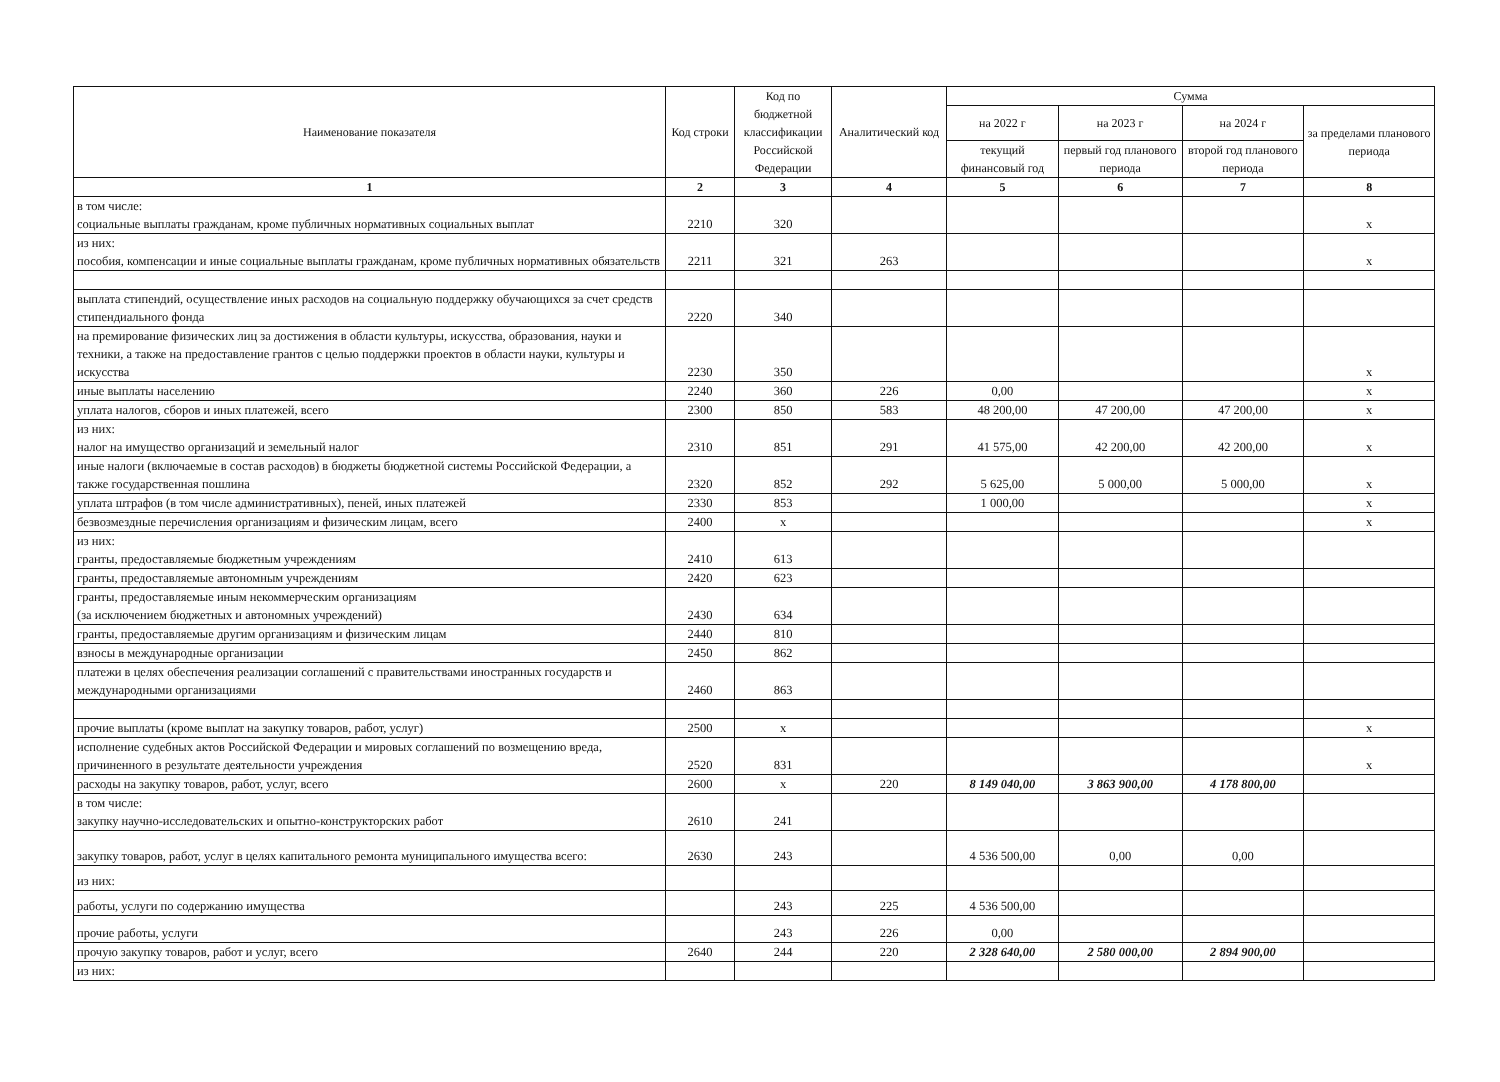| Наименование показателя | Код строки | Код по бюджетной классификации Российской Федерации | Аналитический код | Сумма | | | |
| --- | --- | --- | --- | --- | --- | --- | --- |
| | | | | на 2022 г | на 2023 г | на 2024 г | за пределами планового периода |
| | | | | текущий финансовый год | первый год планового периода | второй год планового периода | |
| 1 | 2 | 3 | 4 | 5 | 6 | 7 | 8 |
| в том числе: социальные выплаты гражданам, кроме публичных нормативных социальных выплат | 2210 | 320 | | | | | x |
| из них: пособия, компенсации и иные социальные выплаты гражданам, кроме публичных нормативных обязательств | 2211 | 321 | 263 | | | | x |
| выплата стипендий, осуществление иных расходов на социальную поддержку обучающихся за счет средств стипендиального фонда | 2220 | 340 | | | | | |
| на премирование физических лиц за достижения в области культуры, искусства, образования, науки и техники, а также на предоставление грантов с целью поддержки проектов в области науки, культуры и искусства | 2230 | 350 | | | | | x |
| иные выплаты населению | 2240 | 360 | 226 | 0,00 | | | x |
| уплата налогов, сборов и иных платежей, всего | 2300 | 850 | 583 | 48 200,00 | 47 200,00 | 47 200,00 | x |
| из них: налог на имущество организаций и земельный налог | 2310 | 851 | 291 | 41 575,00 | 42 200,00 | 42 200,00 | x |
| иные налоги (включаемые в состав расходов) в бюджеты бюджетной системы Российской Федерации, а также государственная пошлина | 2320 | 852 | 292 | 5 625,00 | 5 000,00 | 5 000,00 | x |
| уплата штрафов (в том числе административных), пеней, иных платежей | 2330 | 853 | | 1 000,00 | | | x |
| безвозмездные перечисления организациям и физическим лицам, всего | 2400 | x | | | | | x |
| из них: гранты, предоставляемые бюджетным учреждениям | 2410 | 613 | | | | | |
| гранты, предоставляемые автономным учреждениям | 2420 | 623 | | | | | |
| гранты, предоставляемые иным некоммерческим организациям (за исключением бюджетных и автономных учреждений) | 2430 | 634 | | | | | |
| гранты, предоставляемые другим организациям и физическим лицам | 2440 | 810 | | | | | |
| взносы в международные организации | 2450 | 862 | | | | | |
| платежи в целях обеспечения реализации соглашений с правительствами иностранных государств и международными организациями | 2460 | 863 | | | | | |
| прочие выплаты (кроме выплат на закупку товаров, работ, услуг) | 2500 | x | | | | | x |
| исполнение судебных актов Российской Федерации и мировых соглашений по возмещению вреда, причиненного в результате деятельности учреждения | 2520 | 831 | | | | | x |
| расходы на закупку товаров, работ, услуг, всего | 2600 | x | 220 | 8 149 040,00 | 3 863 900,00 | 4 178 800,00 | |
| в том числе: закупку научно-исследовательских и опытно-конструкторских работ | 2610 | 241 | | | | | |
| закупку товаров, работ, услуг в целях капитального ремонта муниципального имущества всего: | 2630 | 243 | | 4 536 500,00 | 0,00 | 0,00 | |
| из них: | | | | | | | |
| работы, услуги по содержанию имущества | | 243 | 225 | 4 536 500,00 | | | |
| прочие работы, услуги | | 243 | 226 | 0,00 | | | |
| прочую закупку товаров, работ и услуг, всего | 2640 | 244 | 220 | 2 328 640,00 | 2 580 000,00 | 2 894 900,00 | |
| из них: | | | | | | | |